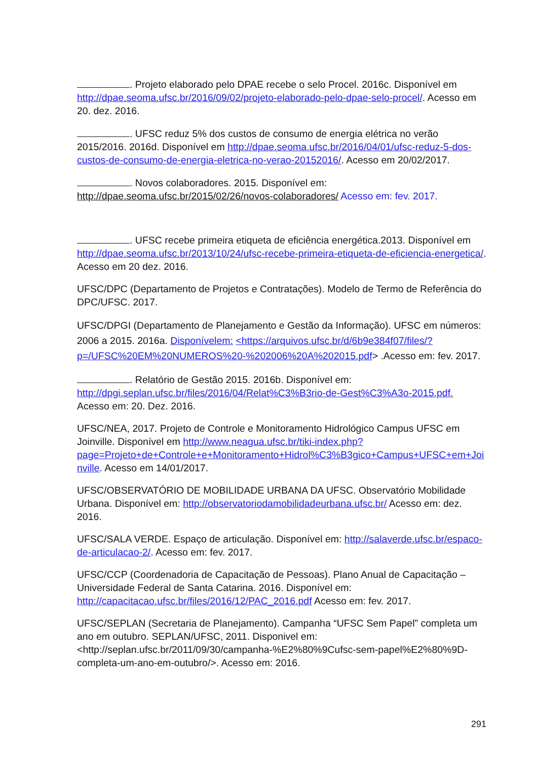. Projeto elaborado pelo DPAE recebe o selo Procel. 2016c. Disponível em http://dpae.seoma.ufsc.br/2016/09/02/projeto-elaborado-pelo-dpae-selo-procel/. Acesso em 20. dez. 2016.
. UFSC reduz 5% dos custos de consumo de energia elétrica no verão 2015/2016. 2016d. Disponível em http://dpae.seoma.ufsc.br/2016/04/01/ufsc-reduz-5-dos-custos-de-consumo-de-energia-eletrica-no-verao-20152016/. Acesso em 20/02/2017.
. Novos colaboradores. 2015. Disponível em: http://dpae.seoma.ufsc.br/2015/02/26/novos-colaboradores/ Acesso em: fev. 2017.
. UFSC recebe primeira etiqueta de eficiência energética.2013. Disponível em http://dpae.seoma.ufsc.br/2013/10/24/ufsc-recebe-primeira-etiqueta-de-eficiencia-energetica/. Acesso em 20 dez. 2016.
UFSC/DPC (Departamento de Projetos e Contratações). Modelo de Termo de Referência do DPC/UFSC. 2017.
UFSC/DPGI (Departamento de Planejamento e Gestão da Informação). UFSC em números: 2006 a 2015. 2016a. Disponívelem: <https://arquivos.ufsc.br/d/6b9e384f07/files/?p=/UFSC%20EM%20NUMEROS%20-%202006%20A%202015.pdf> .Acesso em: fev. 2017.
. Relatório de Gestão 2015. 2016b. Disponível em: http://dpgi.seplan.ufsc.br/files/2016/04/Relat%C3%B3rio-de-Gest%C3%A3o-2015.pdf. Acesso em: 20. Dez. 2016.
UFSC/NEA, 2017. Projeto de Controle e Monitoramento Hidrológico Campus UFSC em Joinville. Disponível em http://www.neagua.ufsc.br/tiki-index.php?page=Projeto+de+Controle+e+Monitoramento+Hidrol%C3%B3gico+Campus+UFSC+em+Joinville. Acesso em 14/01/2017.
UFSC/OBSERVATÓRIO DE MOBILIDADE URBANA DA UFSC. Observatório Mobilidade Urbana. Disponível em: http://observatoriodamobilidadeurbana.ufsc.br/ Acesso em: dez. 2016.
UFSC/SALA VERDE. Espaço de articulação. Disponível em: http://salaverde.ufsc.br/espaco-de-articulacao-2/. Acesso em: fev. 2017.
UFSC/CCP (Coordenadoria de Capacitação de Pessoas). Plano Anual de Capacitação – Universidade Federal de Santa Catarina. 2016. Disponível em: http://capacitacao.ufsc.br/files/2016/12/PAC_2016.pdf Acesso em: fev. 2017.
UFSC/SEPLAN (Secretaria de Planejamento). Campanha “UFSC Sem Papel” completa um ano em outubro. SEPLAN/UFSC, 2011. Disponivel em: <http://seplan.ufsc.br/2011/09/30/campanha-%E2%80%9Cufsc-sem-papel%E2%80%9D-completa-um-ano-em-outubro/>. Acesso em: 2016.
291